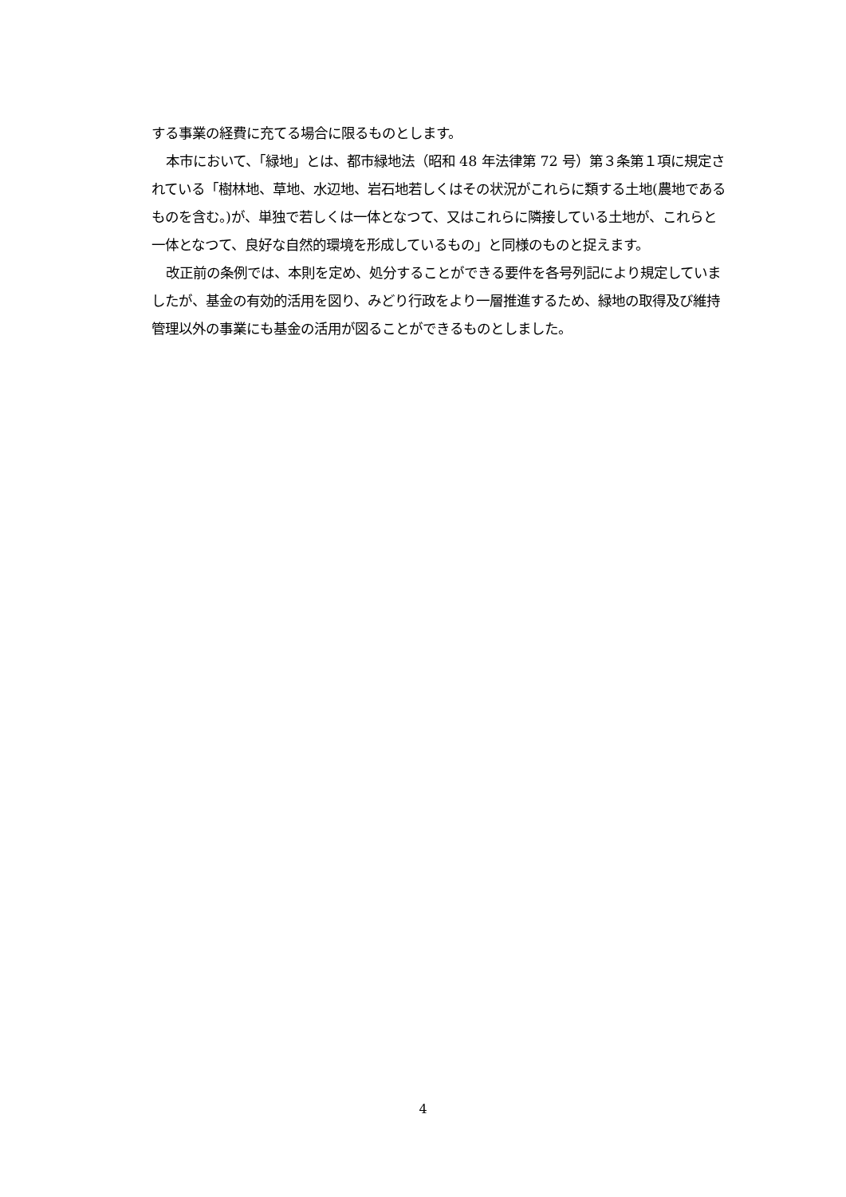する事業の経費に充てる場合に限るものとします。
本市において、「緑地」とは、都市緑地法（昭和 48 年法律第 72 号）第３条第１項に規定されている「樹林地、草地、水辺地、岩石地若しくはその状況がこれらに類する土地(農地であるものを含む。)が、単独で若しくは一体となつて、又はこれらに隣接している土地が、これらと一体となつて、良好な自然的環境を形成しているもの」と同様のものと捉えます。
改正前の条例では、本則を定め、処分することができる要件を各号列記により規定していましたが、基金の有効的活用を図り、みどり行政をより一層推進するため、緑地の取得及び維持管理以外の事業にも基金の活用が図ることができるものとしました。
4